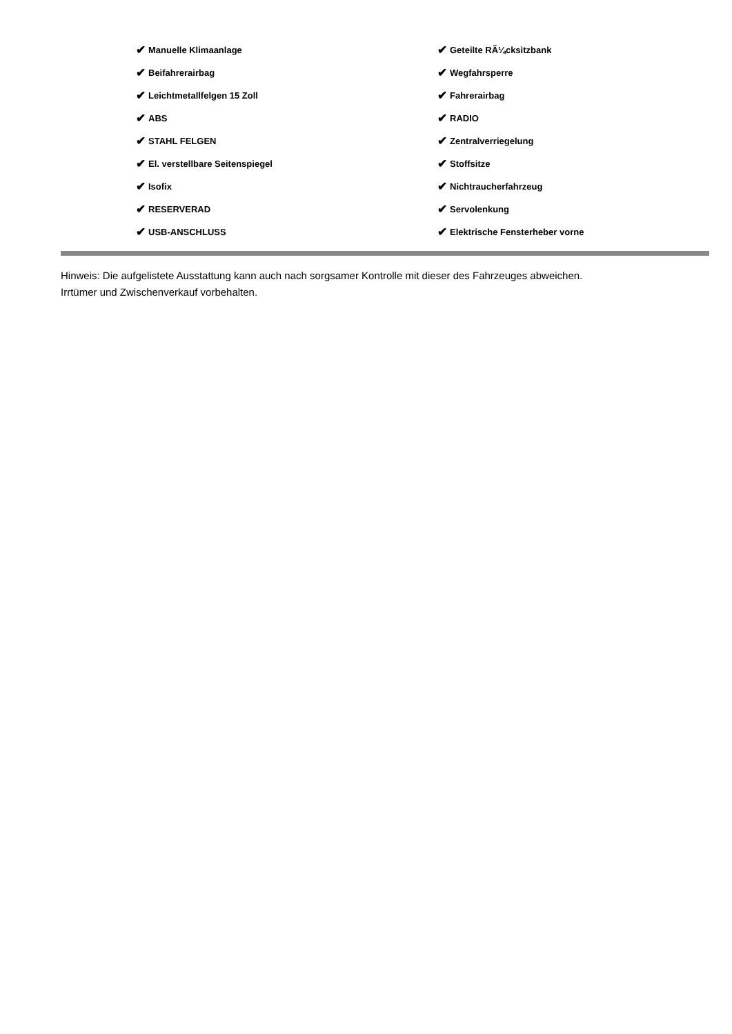✔ Manuelle Klimaanlage
✔ Beifahrerairbag
✔ Leichtmetallfelgen 15 Zoll
✔ ABS
✔ STAHL FELGEN
✔ El. verstellbare Seitenspiegel
✔ Isofix
✔ RESERVERAD
✔ USB-ANSCHLUSS
✔ Geteilte RÃ¼cksitzbank
✔ Wegfahrsperre
✔ Fahrerairbag
✔ RADIO
✔ Zentralverriegelung
✔ Stoffsitze
✔ Nichtraucherfahrzeug
✔ Servolenkung
✔ Elektrische Fensterheber vorne
Hinweis: Die aufgelistete Ausstattung kann auch nach sorgsamer Kontrolle mit dieser des Fahrzeuges abweichen. Irrtümer und Zwischenverkauf vorbehalten.